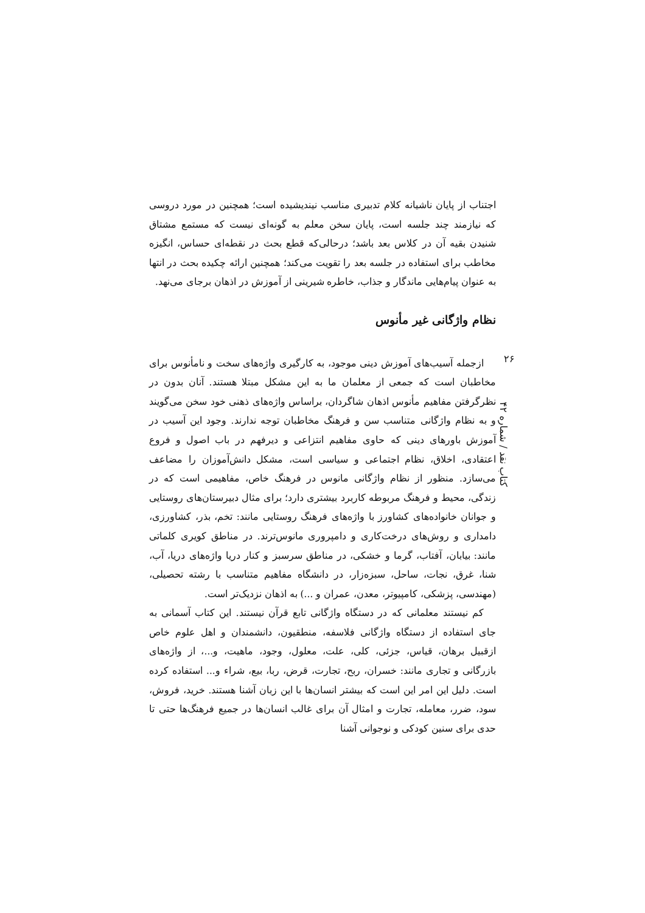اجتناب از پایان ناشیانه کلام تدبیری مناسب نیندیشیده است؛ همچنین در مورد دروسی که نیازمند چند جلسه است، پایان سخن معلم به گونه‌ای نیست که مستمع مشتاق شنیدن بقیه آن در کلاس بعد باشد؛ درحالی‌که قطع بحث در نقطه‌ای حساس، انگیزه مخاطب برای استفاده در جلسه بعد را تقویت می‌کند؛ همچنین ارائه چکیده بحث در انتها به عنوان پیام‌هایی ماندگار و جذاب، خاطره شیرینی از آموزش در اذهان برجای می‌نهد.
نظام واژگانی غیر مأنوس
ازجمله آسیب‌های آموزش دینی موجود، به کارگیری واژه‌های سخت و نامأنوس برای مخاطبان است که جمعی از معلمان ما به این مشکل مبتلا هستند. آنان بدون در نظرگرفتن مفاهیم مأنوس اذهان شاگردان، براساس واژه‌های ذهنی خود سخن می‌گویند و به نظام واژگانی متناسب سن و فرهنگ مخاطبان توجه ندارند. وجود این آسیب در آموزش باورهای دینی که حاوی مفاهیم انتزاعی و دیرفهم در باب اصول و فروع اعتقادی، اخلاق، نظام اجتماعی و سیاسی است، مشکل دانش‌آموزان را مضاعف می‌سازد. منظور از نظام واژگانی مانوس در فرهنگ خاص، مفاهیمی است که در زندگی، محیط و فرهنگ مربوطه کاربرد بیشتری دارد؛ برای مثال دبیرستان‌های روستایی و جوانان خانواده‌های کشاورز با واژه‌های فرهنگ روستایی مانند: تخم، بذر، کشاورزی، دامداری و روش‌های درخت‌کاری و دامپروری مانوس‌ترند. در مناطق کویری کلماتی مانند: بیابان، آفتاب، گرما و خشکی، در مناطق سرسبز و کنار دریا واژه‌های دریا، آب، شنا، غرق، نجات، ساحل، سبزه‌زار، در دانشگاه مفاهیم متناسب با رشته تحصیلی، (مهندسی، پزشکی، کامپیوتر، معدن، عمران و ...) به اذهان نزدیک‌تر است.
کم نیستند معلمانی که در دستگاه واژگانی تابع قرآن نیستند. این کتاب آسمانی به جای استفاده از دستگاه واژگانی فلاسفه، منطقیون، دانشمندان و اهل علوم خاص ازقبیل برهان، قیاس، جزئی، کلی، علت، معلول، وجود، ماهیت، و...، از واژه‌های بازرگانی و تجاری مانند: خسران، ربح، تجارت، قرض، ربا، بیع، شراء و... استفاده کرده است. دلیل این امر این است که بیشتر انسان‌ها با این زبان آشنا هستند. خرید، فروش، سود، ضرر، معامله، تجارت و امثال آن برای غالب انسان‌ها در جمیع فرهنگ‌ها حتی تا حدی برای سنین کودکی و نوجوانی آشنا
۲۶
کتاب نقد / شماره ۴۲